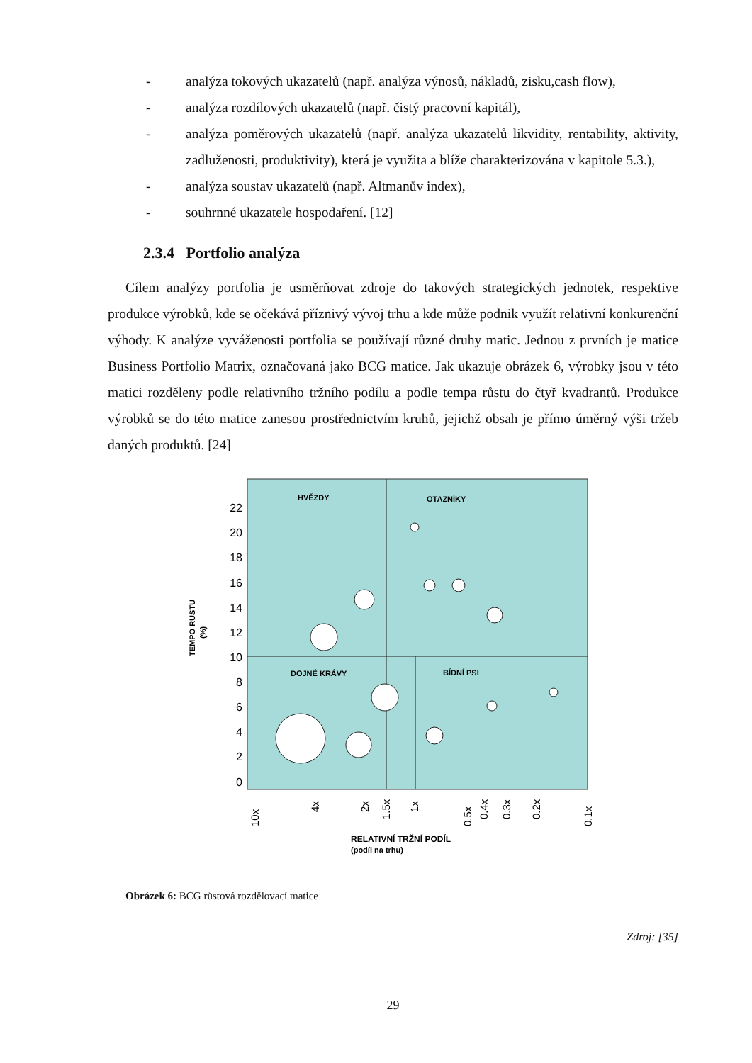- analýza tokových ukazatelů (např. analýza výnosů, nákladů, zisku,cash flow),
- analýza rozdílových ukazatelů (např. čistý pracovní kapitál),
- analýza poměrových ukazatelů (např. analýza ukazatelů likvidity, rentability, aktivity, zadluženosti, produktivity), která je využita a blíže charakterizována v kapitole 5.3.),
- analýza soustav ukazatelů (např. Altmanův index),
- souhrnné ukazatele hospodaření. [12]
2.3.4 Portfolio analýza
Cílem analýzy portfolia je usměrňovat zdroje do takových strategických jednotek, respektive produkce výrobků, kde se očekává příznivý vývoj trhu a kde může podnik využít relativní konkurenční výhody. K analýze vyváženosti portfolia se používají různé druhy matic. Jednou z prvních je matice Business Portfolio Matrix, označovaná jako BCG matice. Jak ukazuje obrázek 6, výrobky jsou v této matici rozděleny podle relativního tržního podílu a podle tempa růstu do čtyř kvadrantů. Produkce výrobků se do této matice zanesou prostřednictvím kruhů, jejichž obsah je přímo úměrný výši tržeb daných produktů. [24]
HVĚZDY
OTAZNÍKY
DOJNÉ KRÁVY
BÍDNÍ PSI
22
20
18
16
14
12
10
8
6
4
2
0
TEMPO RUSTU
(%)
10x
4x
2x
1.5x
1x
0.5x
0.4x
0.3x
0.2x
0.1x
RELATIVNÍ TRŽNÍ PODÍL
(podíl na trhu)
Obrázek 6: BCG růstová rozdělovací matice
Zdroj: [35]
29